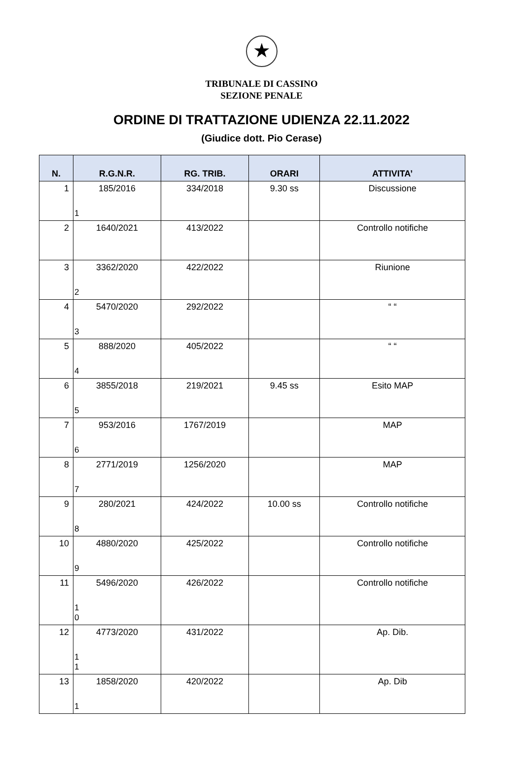★
TRIBUNALE DI CASSINO
SEZIONE PENALE
ORDINE DI TRATTAZIONE UDIENZA 22.11.2022
(Giudice dott. Pio Cerase)
| N. | R.G.N.R. | RG. TRIB. | ORARI | ATTIVITA’ |
| --- | --- | --- | --- | --- |
| 1 | 185/2016 1 | 334/2018 | 9.30 ss | Discussione |
| 2 | 1640/2021 | 413/2022 | | Controllo notifiche |
| 3 | 3362/2020 2 | 422/2022 | | Riunione |
| 4 | 5470/2020 3 | 292/2022 | | “ “ |
| 5 | 888/2020 4 | 405/2022 | | “ “ |
| 6 | 3855/2018 5 | 219/2021 | 9.45 ss | Esito MAP |
| 7 | 953/2016 6 | 1767/2019 | | MAP |
| 8 | 2771/2019 7 | 1256/2020 | | MAP |
| 9 | 280/2021 8 | 424/2022 | 10.00 ss | Controllo notifiche |
| 10 | 4880/2020 9 | 425/2022 | | Controllo notifiche |
| 11 | 5496/2020 1 0 | 426/2022 | | Controllo notifiche |
| 12 | 4773/2020 1 1 | 431/2022 | | Ap. Dib. |
| 13 | 1858/2020 1 | 420/2022 | | Ap. Dib |